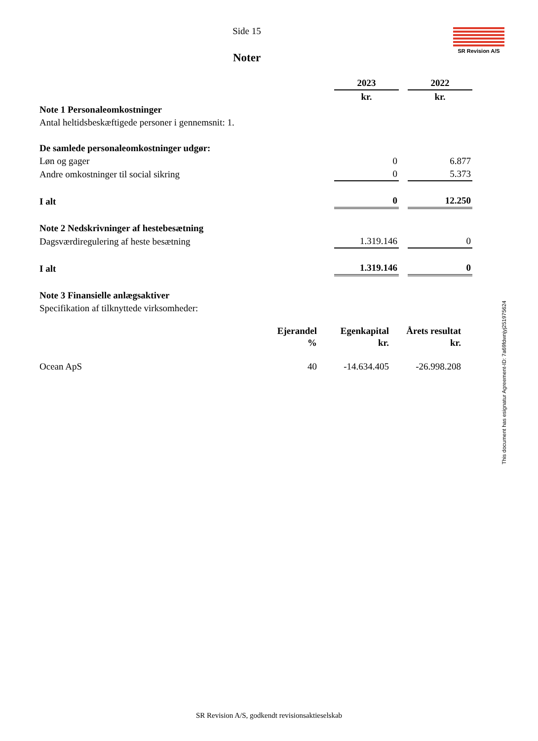Side 15
Noter
SR Revision A/S
| | 2023 | | 2022 |
| --- | --- | --- | --- |
| | kr. | | kr. |
| Note 1 Personaleomkostninger | | | |
| Antal heltidsbeskæftigede personer i gennemsnit: 1. | | | |
| De samlede personaleomkostninger udgør: | | | |
| Løn og gager | 0 | | 6.877 |
| Andre omkostninger til social sikring | 0 | | 5.373 |
| I alt | 0 | | 12.250 |
| Note 2 Nedskrivninger af hestebesætning | | | |
| Dagsværdiregulering af heste besætning | 1.319.146 | | 0 |
| I alt | 1.319.146 | | 0 |
| Note 3 Finansielle anlægsaktiver | | | |
| Specifikation af tilknyttede virksomheder: | | | |
| | Ejerandel % | Egenkapital kr. | Årets resultat kr. |
| --- | --- | --- | --- |
| Ocean ApS | 40 | -14.634.405 | -26.998.208 |
This document has esignatur Agreement-ID: 7a69fdwnjyj251975624
SR Revision A/S, godkendt revisionsaktieselskab